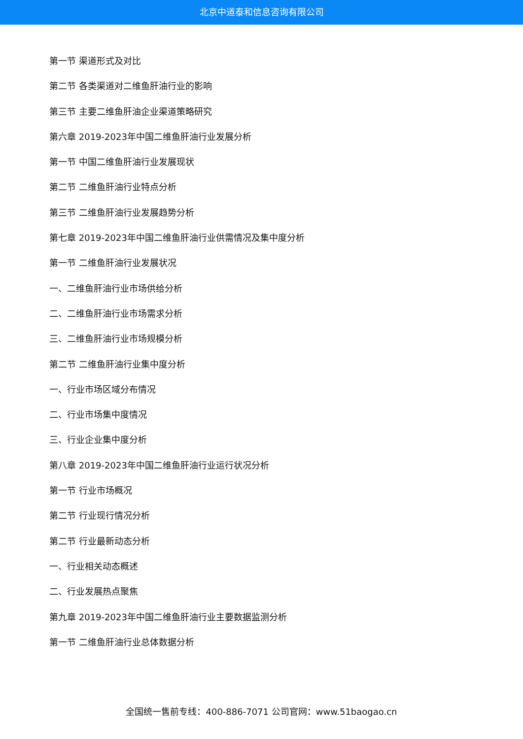北京中道泰和信息咨询有限公司
第一节 渠道形式及对比
第二节 各类渠道对二维鱼肝油行业的影响
第三节 主要二维鱼肝油企业渠道策略研究
第六章 2019-2023年中国二维鱼肝油行业发展分析
第一节 中国二维鱼肝油行业发展现状
第二节 二维鱼肝油行业特点分析
第三节 二维鱼肝油行业发展趋势分析
第七章 2019-2023年中国二维鱼肝油行业供需情况及集中度分析
第一节 二维鱼肝油行业发展状况
一、二维鱼肝油行业市场供给分析
二、二维鱼肝油行业市场需求分析
三、二维鱼肝油行业市场规模分析
第二节 二维鱼肝油行业集中度分析
一、行业市场区域分布情况
二、行业市场集中度情况
三、行业企业集中度分析
第八章 2019-2023年中国二维鱼肝油行业运行状况分析
第一节 行业市场概况
第二节 行业现行情况分析
第二节 行业最新动态分析
一、行业相关动态概述
二、行业发展热点聚焦
第九章 2019-2023年中国二维鱼肝油行业主要数据监测分析
第一节 二维鱼肝油行业总体数据分析
全国统一售前专线：400-886-7071 公司官网：www.51baogao.cn